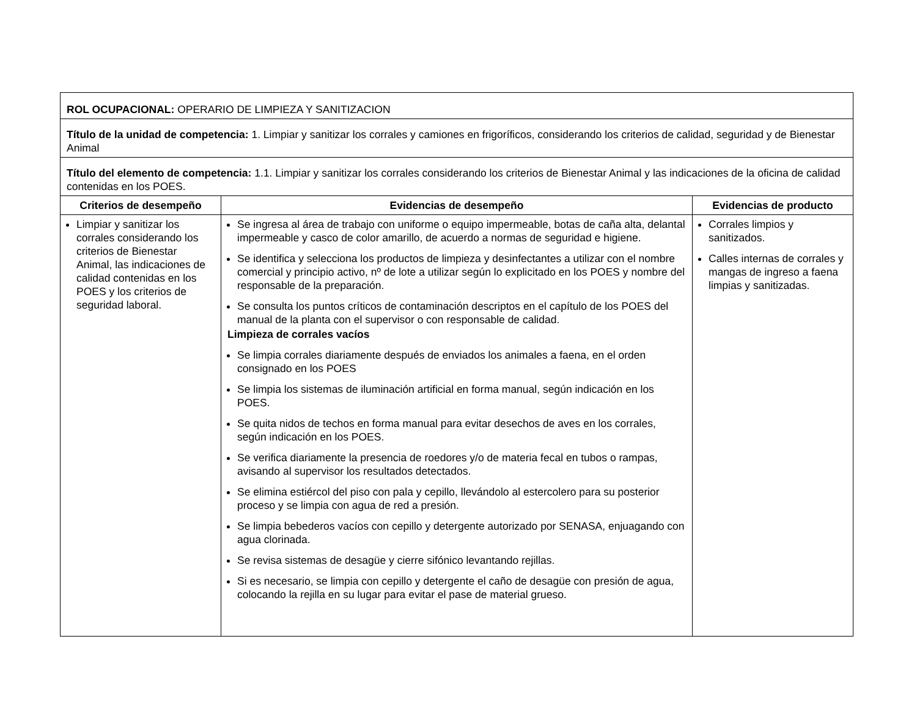| ROL OCUPACIONAL: OPERARIO DE LIMPIEZA Y SANITIZACION | | |
| Título de la unidad de competencia: 1. Limpiar y sanitizar los corrales y camiones en frigoríficos, considerando los criterios de calidad, seguridad y de Bienestar Animal | | |
| Título del elemento de competencia: 1.1. Limpiar y sanitizar los corrales considerando los criterios de Bienestar Animal y las indicaciones de la oficina de calidad contenidas en los POES. | | |
| Criterios de desempeño | Evidencias de desempeño | Evidencias de producto |
| Limpiar y sanitizar los corrales considerando los criterios de Bienestar Animal, las indicaciones de calidad contenidas en los POES y los criterios de seguridad laboral. | Se ingresa al área de trabajo con uniforme o equipo impermeable, botas de caña alta, delantal impermeable y casco de color amarillo, de acuerdo a normas de seguridad e higiene. Se identifica y selecciona los productos de limpieza y desinfectantes a utilizar con el nombre comercial y principio activo, nº de lote a utilizar según lo explicitado en los POES y nombre del responsable de la preparación. Se consulta los puntos críticos de contaminación descriptos en el capítulo de los POES del manual de la planta con el supervisor o con responsable de calidad. Limpieza de corrales vacíos Se limpia corrales diariamente después de enviados los animales a faena, en el orden consignado en los POES Se limpia los sistemas de iluminación artificial en forma manual, según indicación en los POES. Se quita nidos de techos en forma manual para evitar desechos de aves en los corrales, según indicación en los POES. Se verifica diariamente la presencia de roedores y/o de materia fecal en tubos o rampas, avisando al supervisor los resultados detectados. Se elimina estiércol del piso con pala y cepillo, llevándolo al estercolero para su posterior proceso y se limpia con agua de red a presión. Se limpia bebederos vacíos con cepillo y detergente autorizado por SENASA, enjuagando con agua clorinada. Se revisa sistemas de desagüe y cierre sifónico levantando rejillas. Si es necesario, se limpia con cepillo y detergente el caño de desagüe con presión de agua, colocando la rejilla en su lugar para evitar el pase de material grueso. | Corrales limpios y sanitizados. Calles internas de corrales y mangas de ingreso a faena limpias y sanitizadas. |